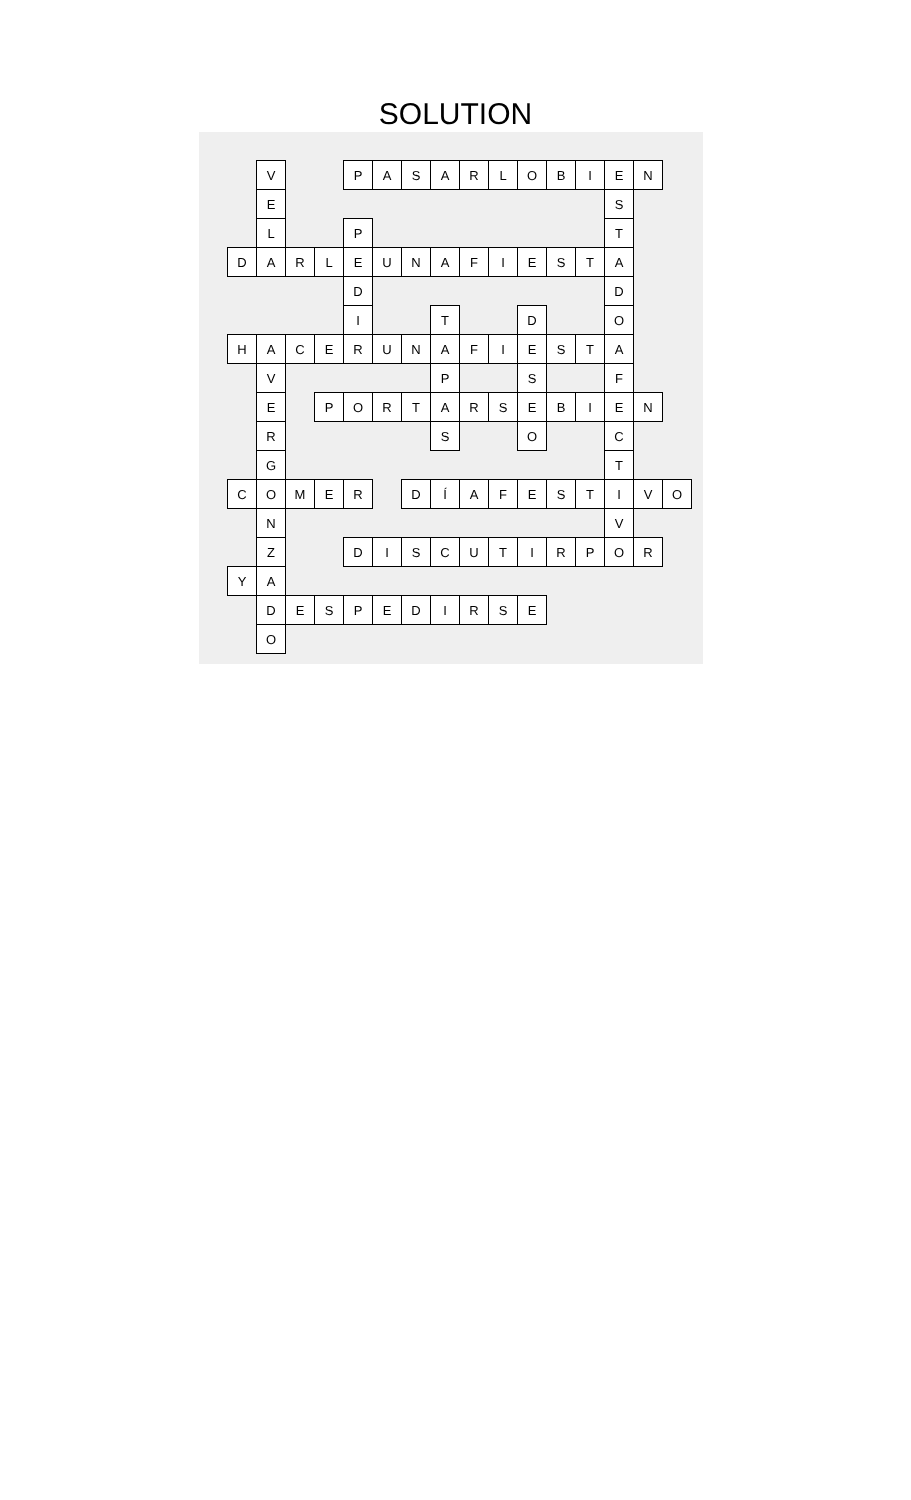SOLUTION
| | V | | | P | A | S | A | R | L | O | B | I | E | N | |
| | E | | | | | | | | | | | | S | | |
| | L | | | P | | | | | | | | | T | | |
| D | A | R | L | E | U | N | A | F | I | E | S | T | A | | |
| | | | | D | | | | | | | | | D | | |
| | | | | I | | | T | | | D | | | O | | |
| H | A | C | E | R | U | N | A | F | I | E | S | T | A | | |
| | V | | | | | | P | | | S | | | F | | |
| | E | | P | O | R | T | A | R | S | E | B | I | E | N | |
| | R | | | | | | S | | | O | | | C | | |
| | G | | | | | | | | | | | | T | | |
| C | O | M | E | R | | D | Í | A | F | E | S | T | I | V | O |
| | N | | | | | | | | | | | | V | | |
| | Z | | | D | I | S | C | U | T | I | R | P | O | R | |
| Y | A | | | | | | | | | | | | | | |
| | D | E | S | P | E | D | I | R | S | E | | | | | |
| | O | | | | | | | | | | | | | | |